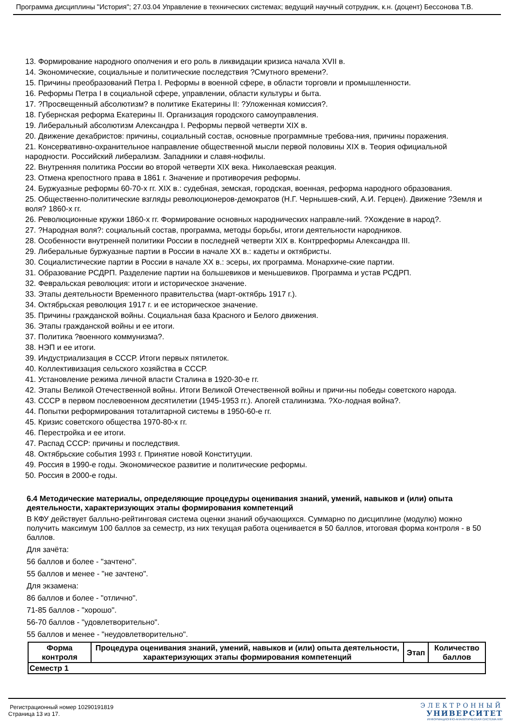Программа дисциплины "История"; 27.03.04 Управление в технических системах; ведущий научный сотрудник, к.н. (доцент) Бессонова Т.В.
13. Формирование народного ополчения и его роль в ликвидации кризиса начала XVII в.
14. Экономические, социальные и политические последствия ?Смутного времени?.
15. Причины преобразований Петра I. Реформы в военной сфере, в области торговли и промышленности.
16. Реформы Петра I в социальной сфере, управлении, области культуры и быта.
17. ?Просвещенный абсолютизм? в политике Екатерины II: ?Уложенная комиссия?.
18. Губернская реформа Екатерины II. Организация городского самоуправления.
19. Либеральный абсолютизм Александра I. Реформы первой четверти XIX в.
20. Движение декабристов: причины, социальный состав, основные программные требова-ния, причины поражения.
21. Консервативно-охранительное направление общественной мысли первой половины XIX в. Теория официальной народности. Российский либерализм. Западники и славя-нофилы.
22. Внутренняя политика России во второй четверти XIX века. Николаевская реакция.
23. Отмена крепостного права в 1861 г. Значение и противоречия реформы.
24. Буржуазные реформы 60-70-х гг. XIX в.: судебная, земская, городская, военная, реформа народного образования.
25. Общественно-политические взгляды революционеров-демократов (Н.Г. Чернышев-ский, А.И. Герцен). Движение ?Земля и воля? 1860-х гг.
26. Революционные кружки 1860-х гг. Формирование основных народнических направле-ний. ?Хождение в народ?.
27. ?Народная воля?: социальный состав, программа, методы борьбы, итоги деятельности народников.
28. Особенности внутренней политики России в последней четверти XIX в. Контрреформы Александра III.
29. Либеральные буржуазные партии в России в начале XX в.: кадеты и октябристы.
30. Социалистические партии в России в начале XX в.: эсеры, их программа. Монархиче-ские партии.
31. Образование РСДРП. Разделение партии на большевиков и меньшевиков. Программа и устав РСДРП.
32. Февральская революция: итоги и историческое значение.
33. Этапы деятельности Временного правительства (март-октябрь 1917 г.).
34. Октябрьская революция 1917 г. и ее историческое значение.
35. Причины гражданской войны. Социальная база Красного и Белого движения.
36. Этапы гражданской войны и ее итоги.
37. Политика ?военного коммунизма?.
38. НЭП и ее итоги.
39. Индустриализация в СССР. Итоги первых пятилеток.
40. Коллективизация сельского хозяйства в СССР.
41. Установление режима личной власти Сталина в 1920-30-е гг.
42. Этапы Великой Отечественной войны. Итоги Великой Отечественной войны и причи-ны победы советского народа.
43. СССР в первом послевоенном десятилетии (1945-1953 гг.). Апогей сталинизма. ?Хо-лодная война?.
44. Попытки реформирования тоталитарной системы в 1950-60-е гг.
45. Кризис советского общества 1970-80-х гг.
46. Перестройка и ее итоги.
47. Распад СССР: причины и последствия.
48. Октябрьские события 1993 г. Принятие новой Конституции.
49. Россия в 1990-е годы. Экономическое развитие и политические реформы.
50. Россия в 2000-е годы.
6.4 Методические материалы, определяющие процедуры оценивания знаний, умений, навыков и (или) опыта деятельности, характеризующих этапы формирования компетенций
В КФУ действует балльно-рейтинговая система оценки знаний обучающихся. Суммарно по дисциплине (модулю) можно получить максимум 100 баллов за семестр, из них текущая работа оценивается в 50 баллов, итоговая форма контроля - в 50 баллов.
Для зачёта:
56 баллов и более - "зачтено".
55 баллов и менее - "не зачтено".
Для экзамена:
86 баллов и более - "отлично".
71-85 баллов - "хорошо".
56-70 баллов - "удовлетворительно".
55 баллов и менее - "неудовлетворительно".
| Форма контроля | Процедура оценивания знаний, умений, навыков и (или) опыта деятельности, характеризующих этапы формирования компетенций | Этап | Количество баллов |
| --- | --- | --- | --- |
| Семестр 1 | | | |
Регистрационный номер 10290191819
Страница 13 из 17.
ЭЛЕКТРОННЫЙ
УНИВЕРСИТЕТ
ИНФОРМАЦИОННО-АНАЛИТИЧЕСКАЯ СИСТЕМА КФУ